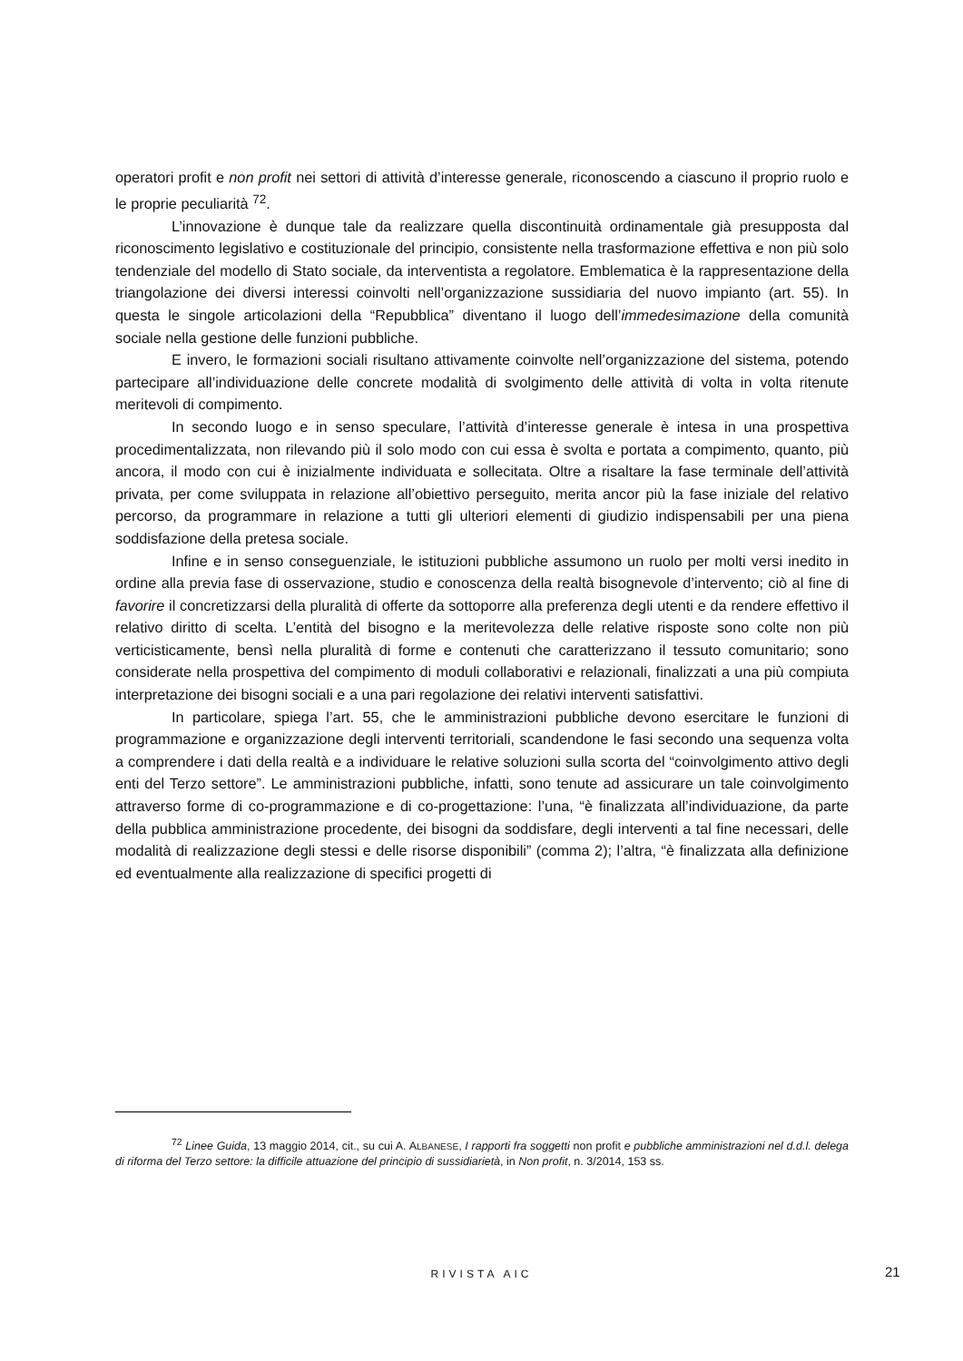operatori profit e non profit nei settori di attività d’interesse generale, riconoscendo a ciascuno il proprio ruolo e le proprie peculiarità <sup>72</sup>.
L’innovazione è dunque tale da realizzare quella discontinuità ordinamentale già presupposta dal riconoscimento legislativo e costituzionale del principio, consistente nella trasformazione effettiva e non più solo tendenziale del modello di Stato sociale, da interventista a regolatore. Emblematica è la rappresentazione della triangolazione dei diversi interessi coinvolti nell’organizzazione sussidiaria del nuovo impianto (art. 55). In questa le singole articolazioni della “Repubblica” diventano il luogo dell’immedesimazione della comunità sociale nella gestione delle funzioni pubbliche.
E invero, le formazioni sociali risultano attivamente coinvolte nell’organizzazione del sistema, potendo partecipare all’individuazione delle concrete modalità di svolgimento delle attività di volta in volta ritenute meritevoli di compimento.
In secondo luogo e in senso speculare, l’attività d’interesse generale è intesa in una prospettiva procedimentalizzata, non rilevando più il solo modo con cui essa è svolta e portata a compimento, quanto, più ancora, il modo con cui è inizialmente individuata e sollecitata. Oltre a risaltare la fase terminale dell’attività privata, per come sviluppata in relazione all’obiettivo perseguito, merita ancor più la fase iniziale del relativo percorso, da programmare in relazione a tutti gli ulteriori elementi di giudizio indispensabili per una piena soddisfazione della pretesa sociale.
Infine e in senso conseguenziale, le istituzioni pubbliche assumono un ruolo per molti versi inedito in ordine alla previa fase di osservazione, studio e conoscenza della realtà bisognevole d’intervento; ciò al fine di favorire il concretizzarsi della pluralità di offerte da sottoporre alla preferenza degli utenti e da rendere effettivo il relativo diritto di scelta. L’entità del bisogno e la meritevolezza delle relative risposte sono colte non più verticisticamente, bensì nella pluralità di forme e contenuti che caratterizzano il tessuto comunitario; sono considerate nella prospettiva del compimento di moduli collaborativi e relazionali, finalizzati a una più compiuta interpretazione dei bisogni sociali e a una pari regolazione dei relativi interventi satisfattivi.
In particolare, spiega l’art. 55, che le amministrazioni pubbliche devono esercitare le funzioni di programmazione e organizzazione degli interventi territoriali, scandendone le fasi secondo una sequenza volta a comprendere i dati della realtà e a individuare le relative soluzioni sulla scorta del “coinvolgimento attivo degli enti del Terzo settore”. Le amministrazioni pubbliche, infatti, sono tenute ad assicurare un tale coinvolgimento attraverso forme di co-programmazione e di co-progettazione: l’una, “è finalizzata all’individuazione, da parte della pubblica amministrazione procedente, dei bisogni da soddisfare, degli interventi a tal fine necessari, delle modalità di realizzazione degli stessi e delle risorse disponibili” (comma 2); l’altra, “è finalizzata alla definizione ed eventualmente alla realizzazione di specifici progetti di
<sup>72</sup> Linee Guida, 13 maggio 2014, cit., su cui A. ALBANESE, I rapporti fra soggetti non profit e pubbliche amministrazioni nel d.d.l. delega di riforma del Terzo settore: la difficile attuazione del principio di sussidiarietà, in Non profit, n. 3/2014, 153 ss.
RIVISTA AIC 21